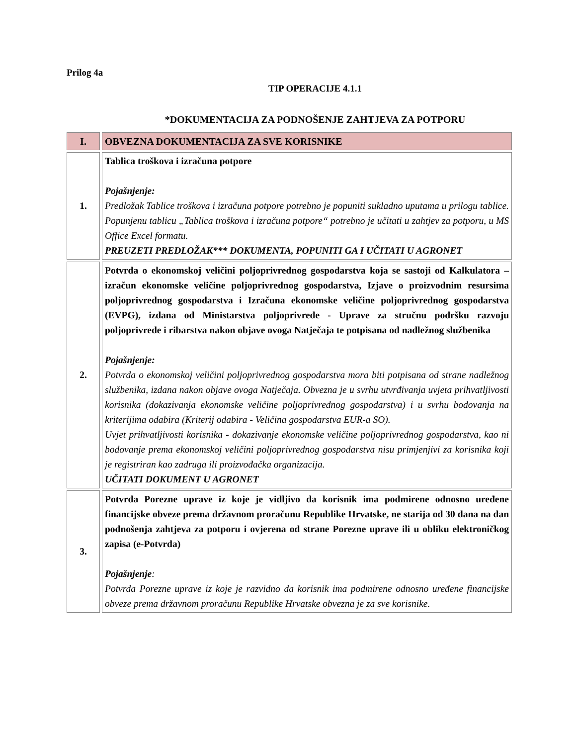Prilog 4a
TIP OPERACIJE 4.1.1
*DOKUMENTACIJA ZA PODNOŠENJE ZAHTJEVA ZA POTPORU
| I. | OBVEZNA DOKUMENTACIJA ZA SVE KORISNIKE |
| 1. | Tablica troškova i izračuna potpore Pojašnjenje: Predložak Tablice troškova i izračuna potpore potrebno je popuniti sukladno uputama u prilogu tablice. Popunjenu tablicu „Tablica troškova i izračuna potpore“ potrebno je učitati u zahtjev za potporu, u MS Office Excel formatu. PREUZETI PREDLOŽAK*** DOKUMENTA, POPUNITI GA I UČITATI U AGRONET |
| 2. | Potvrda o ekonomskoj veličini poljoprivrednog gospodarstva koja se sastoji od Kalkulatora – izračun ekonomske veličine poljoprivrednog gospodarstva, Izjave o proizvodnim resursima poljoprivrednog gospodarstva i Izračuna ekonomske veličine poljoprivrednog gospodarstva (EVPG), izdana od Ministarstva poljoprivrede - Uprave za stručnu podršku razvoju poljoprivrede i ribarstva nakon objave ovoga Natječaja te potpisana od nadležnog službenika Pojašnjenje: Potvrda o ekonomskoj veličini poljoprivrednog gospodarstva mora biti potpisana od strane nadležnog službenika, izdana nakon objave ovoga Natječaja. Obvezna je u svrhu utvrđivanja uvjeta prihvatljivosti korisnika (dokazivanja ekonomske veličine poljoprivrednog gospodarstva) i u svrhu bodovanja na kriterijima odabira (Kriterij odabira - Veličina gospodarstva EUR-a SO). Uvjet prihvatljivosti korisnika - dokazivanje ekonomske veličine poljoprivrednog gospodarstva, kao ni bodovanje prema ekonomskoj veličini poljoprivrednog gospodarstva nisu primjenjivi za korisnika koji je registriran kao zadruga ili proizvođačka organizacija. UČITATI DOKUMENT U AGRONET |
| 3. | Potvrda Porezne uprave iz koje je vidljivo da korisnik ima podmirene odnosno uređene financijske obveze prema državnom proračunu Republike Hrvatske, ne starija od 30 dana na dan podnošenja zahtjeva za potporu i ovjerena od strane Porezne uprave ili u obliku elektroničkog zapisa (e-Potvrda) Pojašnjenje : Potvrda Porezne uprave iz koje je razvidno da korisnik ima podmirene odnosno uređene financijske obveze prema državnom proračunu Republike Hrvatske obvezna je za sve korisnike. |